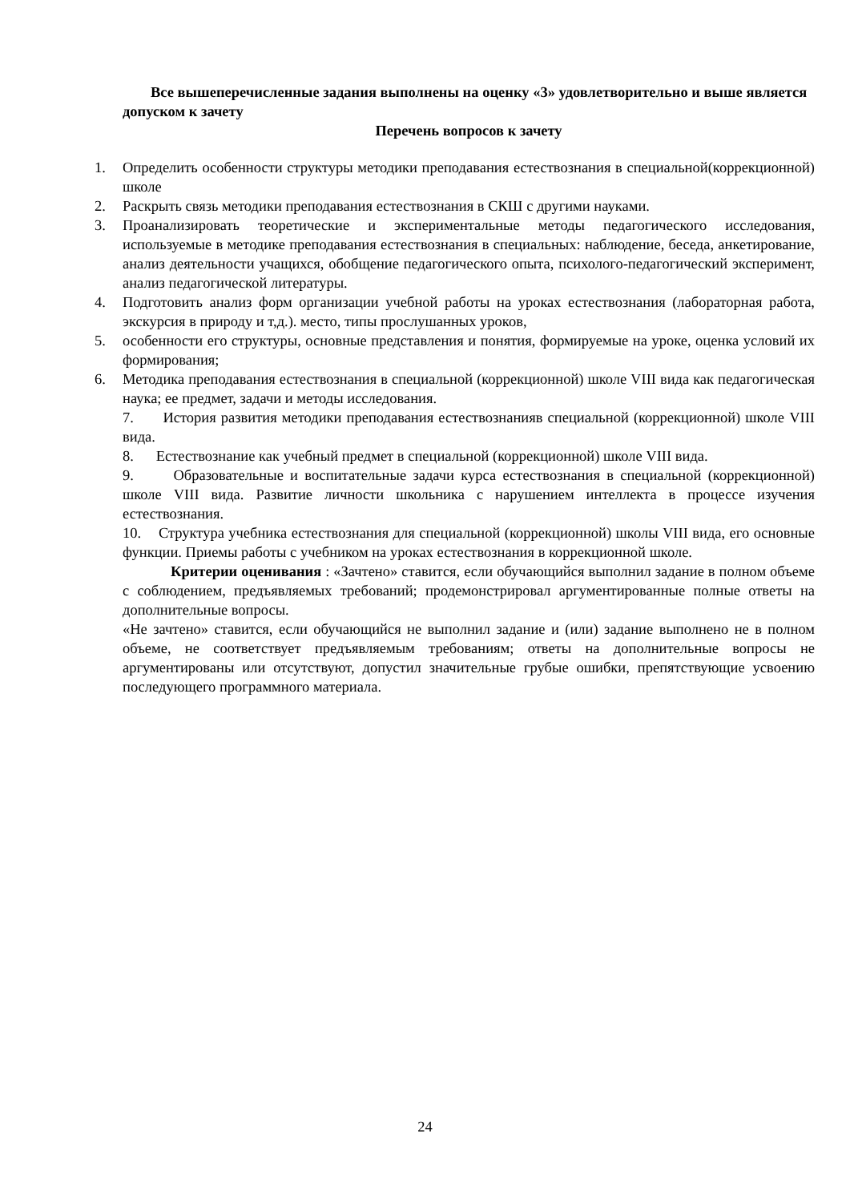Все вышеперечисленные задания выполнены на оценку «3» удовлетворительно и выше является допуском к зачету
Перечень вопросов к зачету
1. Определить особенности структуры методики преподавания естествознания в специальной(коррекционной) школе
2. Раскрыть связь методики преподавания естествознания в СКШ с другими науками.
3. Проанализировать теоретические и экспериментальные методы педагогического исследования, используемые в методике преподавания естествознания в специальных: наблюдение, беседа, анкетирование, анализ деятельности учащихся, обобщение педагогического опыта, психолого-педагогический эксперимент, анализ педагогической литературы.
4. Подготовить анализ форм организации учебной работы на уроках естествознания (лабораторная работа, экскурсия в природу и т,д.). место, типы прослушанных уроков,
5. особенности его структуры, основные представления и понятия, формируемые на уроке, оценка условий их формирования;
6. Методика преподавания естествознания в специальной (коррекционной) школе VIII вида как педагогическая наука; ее предмет, задачи и методы исследования.
7. История развития методики преподавания естествознанияв специальной (коррекционной) школе VIII вида.
8. Естествознание как учебный предмет в специальной (коррекционной) школе VIII вида.
9. Образовательные и воспитательные задачи курса естествознания в специальной (коррекционной) школе VIII вида. Развитие личности школьника с нарушением интеллекта в процессе изучения естествознания.
10. Структура учебника естествознания для специальной (коррекционной) школы VIII вида, его основные функции. Приемы работы с учебником на уроках естествознания в коррекционной школе.
Критерии оценивания : «Зачтено» ставится, если обучающийся выполнил задание в полном объеме с соблюдением, предъявляемых требований; продемонстрировал аргументированные полные ответы на дополнительные вопросы.
«Не зачтено» ставится, если обучающийся не выполнил задание и (или) задание выполнено не в полном объеме, не соответствует предъявляемым требованиям; ответы на дополнительные вопросы не аргументированы или отсутствуют, допустил значительные грубые ошибки, препятствующие усвоению последующего программного материала.
24